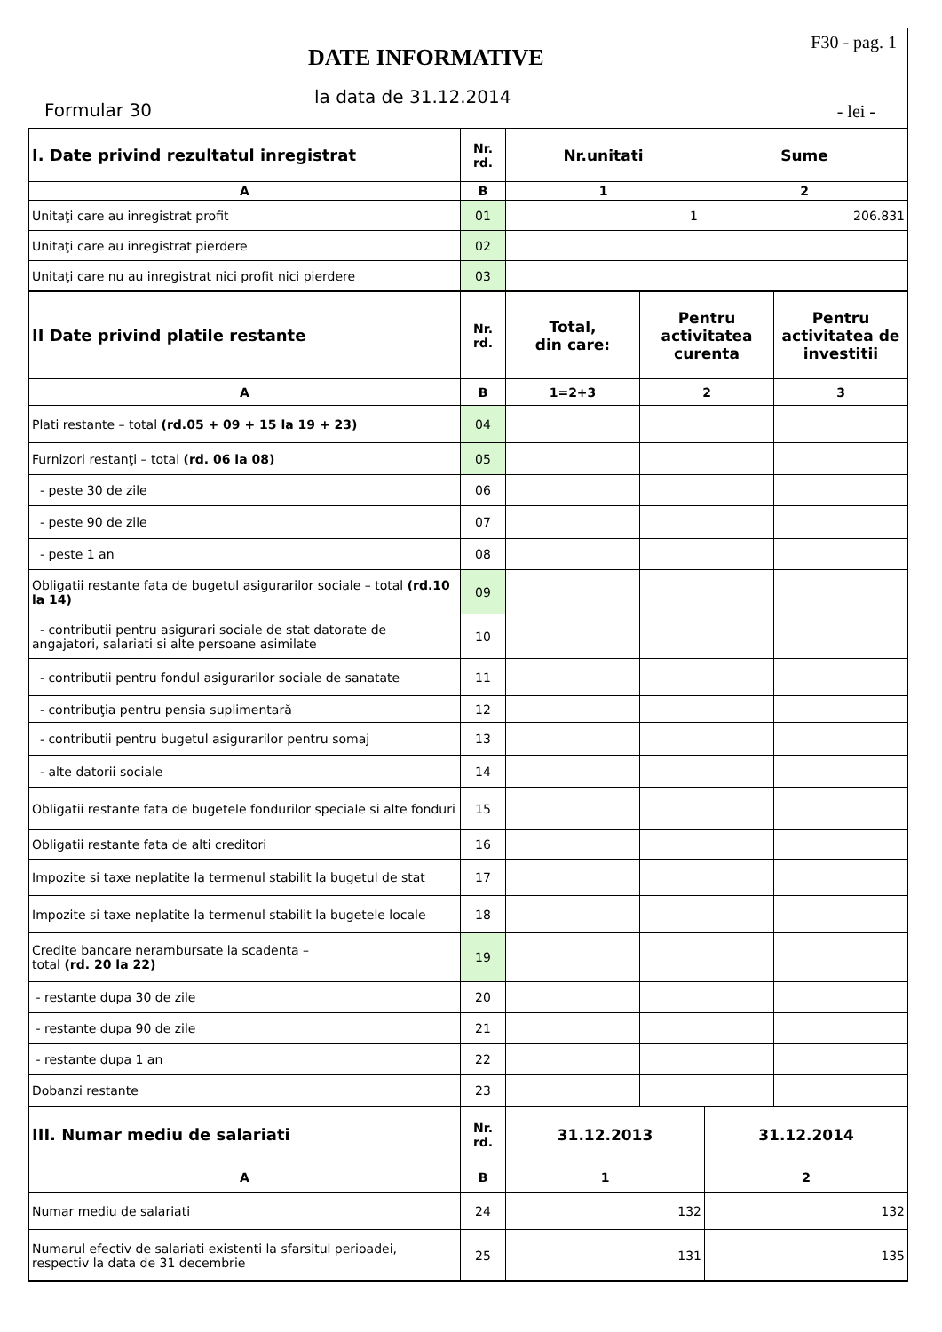DATE INFORMATIVE
F30 - pag. 1
la data de 31.12.2014
Formular 30 - lei -
| I. Date privind rezultatul inregistrat | Nr. rd. | Nr.unitati | Sume |
| --- | --- | --- | --- |
| A | B | 1 | 2 |
| Unitaţi care au inregistrat profit | 01 | 1 | 206.831 |
| Unitaţi care au inregistrat pierdere | 02 | | |
| Unitaţi care nu au inregistrat nici profit nici pierdere | 03 | | |
| II Date privind platile restante | Nr. rd. | Total, din care: | Pentru activitatea curenta | Pentru activitatea de investitii |
| --- | --- | --- | --- | --- |
| A | B | 1=2+3 | 2 | 3 |
| Plati restante – total (rd.05 + 09 + 15 la 19 + 23) | 04 | | | |
| Furnizori restanţi – total (rd. 06 la 08) | 05 | | | |
| - peste 30 de zile | 06 | | | |
| - peste 90 de zile | 07 | | | |
| - peste 1 an | 08 | | | |
| Obligatii restante fata de bugetul asigurarilor sociale – total (rd.10 la 14) | 09 | | | |
| - contributii pentru asigurari sociale de stat datorate de angajatori, salariati si alte persoane asimilate | 10 | | | |
| - contributii pentru fondul asigurarilor sociale de sanatate | 11 | | | |
| - contribuţia pentru pensia suplimentară | 12 | | | |
| - contributii pentru bugetul asigurarilor pentru somaj | 13 | | | |
| - alte datorii sociale | 14 | | | |
| Obligatii restante fata de bugetele fondurilor speciale si alte fonduri | 15 | | | |
| Obligatii restante fata de alti creditori | 16 | | | |
| Impozite si taxe neplatite la termenul stabilit la bugetul de stat | 17 | | | |
| Impozite si taxe neplatite la termenul stabilit la bugetele locale | 18 | | | |
| Credite bancare nerambursate la scadenta – total (rd. 20 la 22) | 19 | | | |
| - restante dupa 30 de zile | 20 | | | |
| - restante dupa 90 de zile | 21 | | | |
| - restante dupa 1 an | 22 | | | |
| Dobanzi restante | 23 | | | |
| III. Numar mediu de salariati | Nr. rd. | 31.12.2013 | 31.12.2014 |
| --- | --- | --- | --- |
| A | B | 1 | 2 |
| Numar mediu de salariati | 24 | 132 | 132 |
| Numarul efectiv de salariati existenti la sfarsitul perioadei, respectiv la data de 31 decembrie | 25 | 131 | 135 |